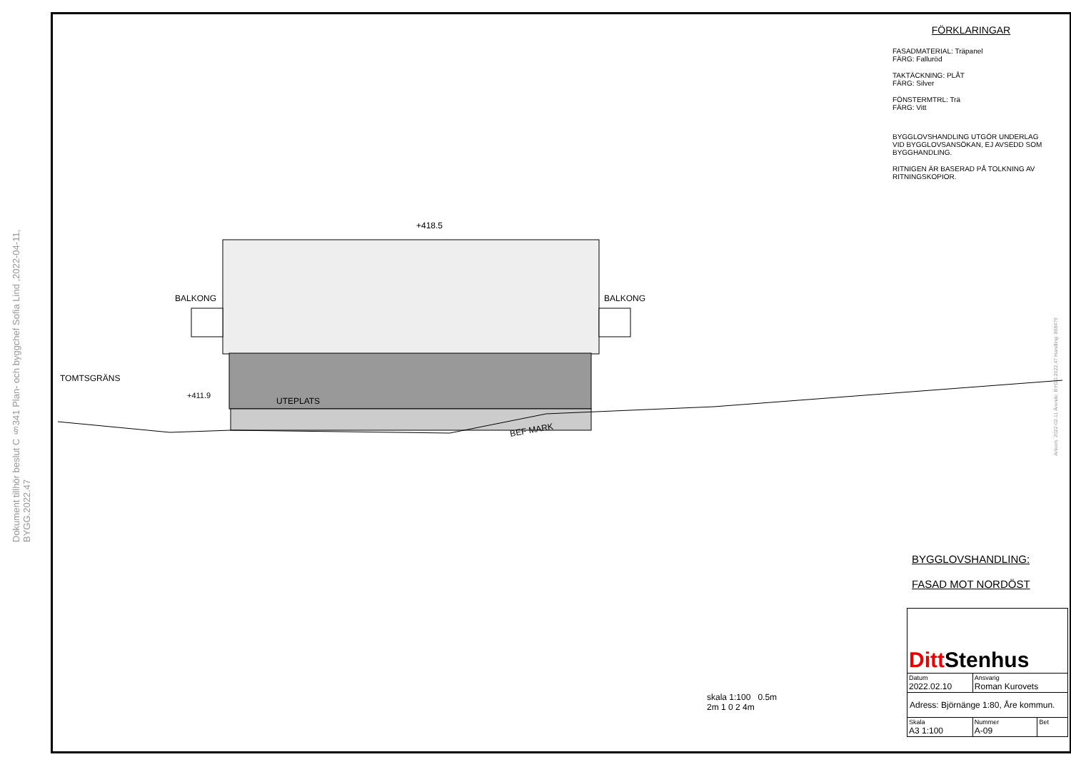Dokument tillhör beslut C §341 Plan- och byggchef Sofia Lind ,2022-04-11, BYGG.2022.47
Ankom: 2022-02-11 Ärende: BYGG.2022.47 Handling: 868479
FÖRKLARINGAR
FASADMATERIAL: Träpanel
FÄRG: Falluröd
TAKTÄCKNING: PLÅT
FÄRG: Silver
FÖNSTERMTRL: Trä
FÄRG: Vitt
BYGGLOVSHANDLING UTGÖR UNDERLAG VID BYGGLOVSANSÖKAN, EJ AVSEDD SOM BYGGHANDLING.
RITNIGEN ÄR BASERAD PÅ TOLKNING AV RITNINGSKOPIOR.
+418.5
BALKONG
BALKONG
TOMTSGRÄNS
+411.9
UTEPLATS
BEF MARK
BYGGLOVSHANDLING:
FASAD MOT NORDÖST
skala 1:100 0.5m
2m 1 0 2 4m
| Ditt Stenhus | | |
| Datum 2022.02.10 | Ansvarig Roman Kurovets | |
| Adress: Björnänge 1:80, Åre kommun. | | |
| Skala A3 1:100 | Nummer A-09 | Bet |